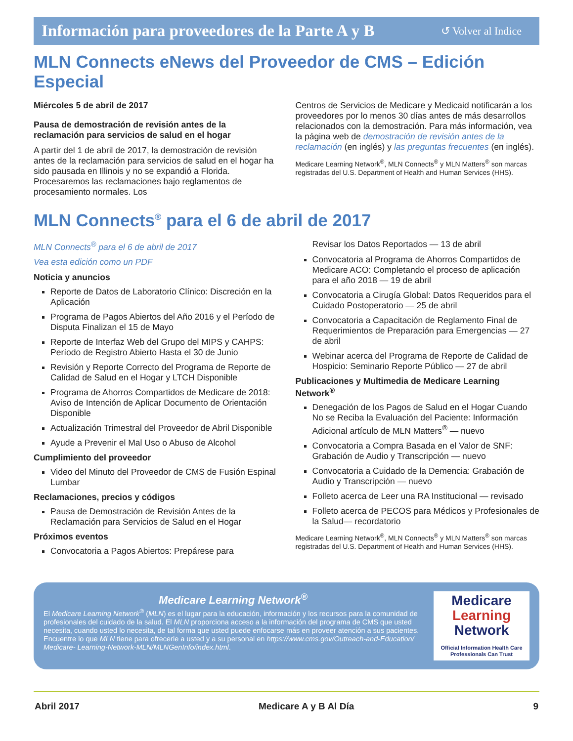Información para proveedores de la Parte A y B ↺ Volver al Indice
MLN Connects eNews del Proveedor de CMS – Edición Especial
Miércoles 5 de abril de 2017
Pausa de demostración de revisión antes de la reclamación para servicios de salud en el hogar
A partir del 1 de abril de 2017, la demostración de revisión antes de la reclamación para servicios de salud en el hogar ha sido pausada en Illinois y no se expandió a Florida. Procesaremos las reclamaciones bajo reglamentos de procesamiento normales. Los
Centros de Servicios de Medicare y Medicaid notificarán a los proveedores por lo menos 30 días antes de más desarrollos relacionados con la demostración. Para más información, vea la página web de demostración de revisión antes de la reclamación (en inglés) y las preguntas frecuentes (en inglés).
Medicare Learning Network<sup>®</sup>, MLN Connects<sup>®</sup> y MLN Matters<sup>®</sup> son marcas registradas del U.S. Department of Health and Human Services (HHS).
MLN Connects<sup>®</sup> para el 6 de abril de 2017
MLN Connects<sup>®</sup> para el 6 de abril de 2017
Vea esta edición como un PDF
Noticia y anuncios
Reporte de Datos de Laboratorio Clínico: Discreción en la Aplicación
Programa de Pagos Abiertos del Año 2016 y el Período de Disputa Finalizan el 15 de Mayo
Reporte de Interfaz Web del Grupo del MIPS y CAHPS: Período de Registro Abierto Hasta el 30 de Junio
Revisión y Reporte Correcto del Programa de Reporte de Calidad de Salud en el Hogar y LTCH Disponible
Programa de Ahorros Compartidos de Medicare de 2018: Aviso de Intención de Aplicar Documento de Orientación Disponible
Actualización Trimestral del Proveedor de Abril Disponible
Ayude a Prevenir el Mal Uso o Abuso de Alcohol
Cumplimiento del proveedor
Video del Minuto del Proveedor de CMS de Fusión Espinal Lumbar
Reclamaciones, precios y códigos
Pausa de Demostración de Revisión Antes de la Reclamación para Servicios de Salud en el Hogar
Próximos eventos
Convocatoria a Pagos Abiertos: Prepárese para
Revisar los Datos Reportados — 13 de abril
Convocatoria al Programa de Ahorros Compartidos de Medicare ACO: Completando el proceso de aplicación para el año 2018 — 19 de abril
Convocatoria a Cirugía Global: Datos Requeridos para el Cuidado Postoperatorio — 25 de abril
Convocatoria a Capacitación de Reglamento Final de Requerimientos de Preparación para Emergencias — 27 de abril
Webinar acerca del Programa de Reporte de Calidad de Hospicio: Seminario Reporte Público — 27 de abril
Publicaciones y Multimedia de Medicare Learning Network<sup>®</sup>
Denegación de los Pagos de Salud en el Hogar Cuando No se Reciba la Evaluación del Paciente: Información Adicional artículo de MLN Matters<sup>®</sup> — nuevo
Convocatoria a Compra Basada en el Valor de SNF: Grabación de Audio y Transcripción — nuevo
Convocatoria a Cuidado de la Demencia: Grabación de Audio y Transcripción — nuevo
Folleto acerca de Leer una RA Institucional — revisado
Folleto acerca de PECOS para Médicos y Profesionales de la Salud— recordatorio
Medicare Learning Network<sup>®</sup>, MLN Connects<sup>®</sup> y MLN Matters<sup>®</sup> son marcas registradas del U.S. Department of Health and Human Services (HHS).
Medicare Learning Network<sup>®</sup>
El Medicare Learning Network<sup>®</sup> (MLN) es el lugar para la educación, información y los recursos para la comunidad de profesionales del cuidado de la salud. El MLN proporciona acceso a la información del programa de CMS que usted necesita, cuando usted lo necesita, de tal forma que usted puede enfocarse más en proveer atención a sus pacientes. Encuentre lo que MLN tiene para ofrecerle a usted y a su personal en https://www.cms.gov/Outreach-and-Education/ Medicare- Learning-Network-MLN/MLNGenInfo/index.html.
Medicare
Learning
Network
Official Information Health Care
Professionals Can Trust
Abril 2017 Medicare A y B Al Día 9